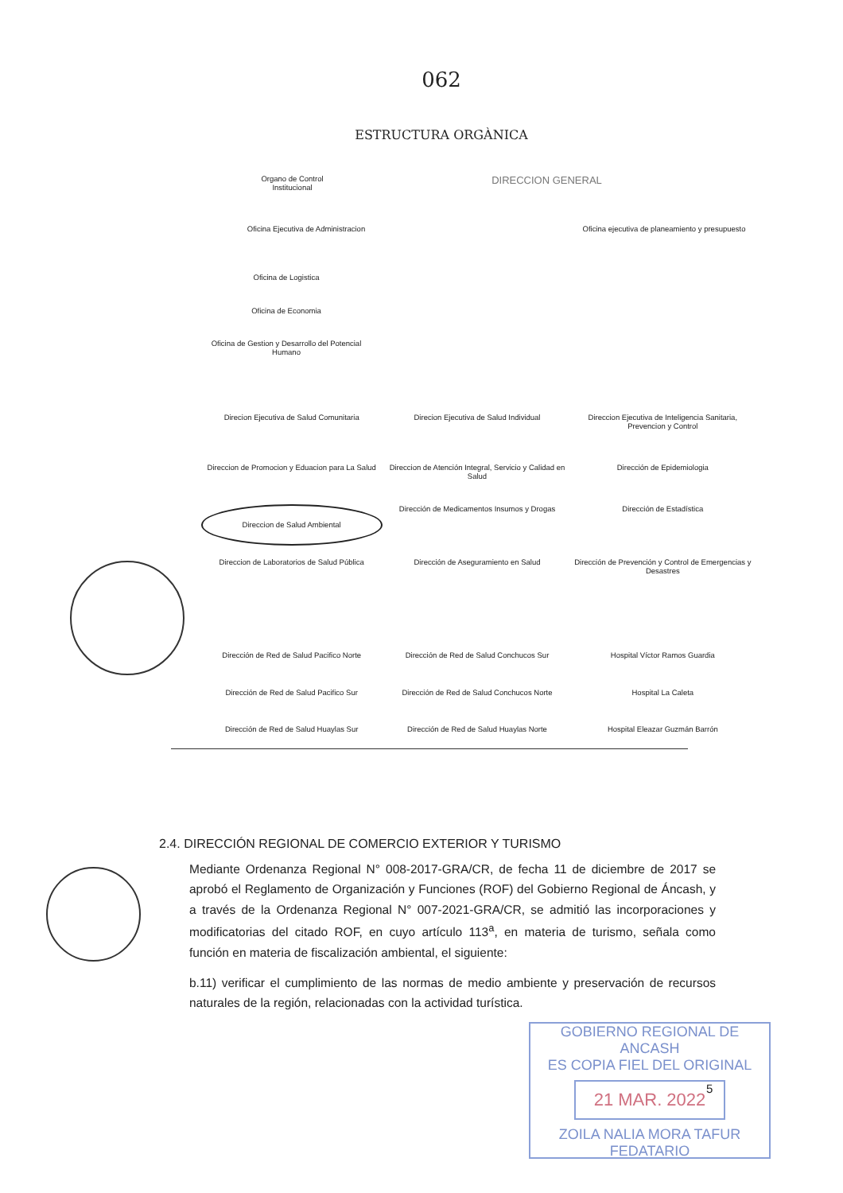062
ESTRUCTURA ORGÀNICA
Organo de Control Institucional
DIRECCION GENERAL
Oficina Ejecutiva de Administracion
Oficina ejecutiva de planeamiento y presupuesto
Oficina de Logistica
Oficina de Economia
Oficina de Gestion y Desarrollo del Potencial Humano
Direcion Ejecutiva de Salud Comunitaria
Direcion Ejecutiva de Salud Individual
Direccion Ejecutiva de Inteligencia Sanitaria, Prevencion y Control
Direccion de Promocion y Eduacion para La Salud
Direccion de Atención Integral, Servicio y Calidad en Salud
Dirección de Epidemiologia
Direccion de Salud Ambiental
Dirección de Medicamentos Insumos y Drogas
Dirección de Estadística
Direccion de Laboratorios de Salud Pública
Dirección de Aseguramiento en Salud
Dirección de Prevención y Control de Emergencias y Desastres
Dirección de Red de Salud Pacifico Norte
Dirección de Red de Salud Conchucos Sur
Hospital Víctor Ramos Guardia
Dirección de Red de Salud Pacifico Sur
Dirección de Red de Salud Conchucos Norte
Hospital La Caleta
Dirección de Red de Salud Huaylas Sur
Dirección de Red de Salud Huaylas Norte
Hospital Eleazar Guzmán Barrón
2.4. DIRECCIÓN REGIONAL DE COMERCIO EXTERIOR Y TURISMO
Mediante Ordenanza Regional N° 008-2017-GRA/CR, de fecha 11 de diciembre de 2017 se aprobó el Reglamento de Organización y Funciones (ROF) del Gobierno Regional de Áncash, y a través de la Ordenanza Regional N° 007-2021-GRA/CR, se admitió las incorporaciones y modificatorias del citado ROF, en cuyo artículo 113<sup>a</sup>, en materia de turismo, señala como función en materia de fiscalización ambiental, el siguiente:
b.11) verificar el cumplimiento de las normas de medio ambiente y preservación de recursos naturales de la región, relacionadas con la actividad turística.
GOBIERNO REGIONAL DE ANCASH
ES COPIA FIEL DEL ORIGINAL
21 MAR. 2022
ZOILA NALIA MORA TAFUR
FEDATARIO
5